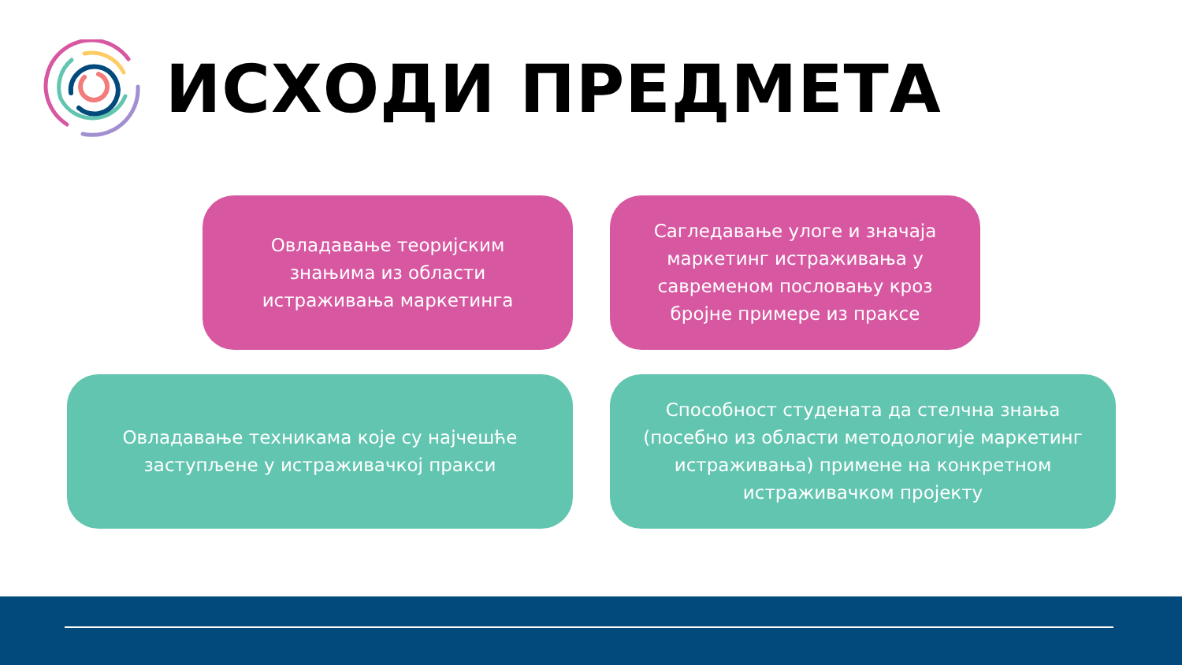ИСХОДИ ПРЕДМЕТА
Овладавање теоријским знањима из области истраживања маркетинга
Сагледавање улоге и значаја маркетинг истраживања у савременом пословању кроз бројне примере из праксе
Овладавање техникама које су најчешће заступљене у истраживачкој пракси
Способност студената да стелчна знања (посебно из области методологије маркетинг истраживања) примене на конкретном истраживачком пројекту